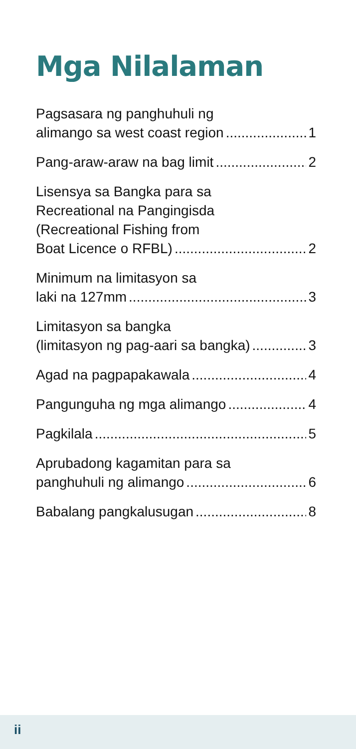Mga Nilalaman
Pagsasara ng panghuhuli ng
alimango sa west coast region 1
Pang-araw-araw na bag limit 2
Lisensya sa Bangka para sa
Recreational na Pangingisda
(Recreational Fishing from
Boat Licence o RFBL) 2
Minimum na limitasyon sa
laki na 127mm 3
Limitasyon sa bangka
(limitasyon ng pag-aari sa bangka) 3
Agad na pagpapakawala 4
Pangunguha ng mga alimango 4
Pagkilala 5
Aprubadong kagamitan para sa
panghuhuli ng alimango 6
Babalang pangkalusugan 8
ii